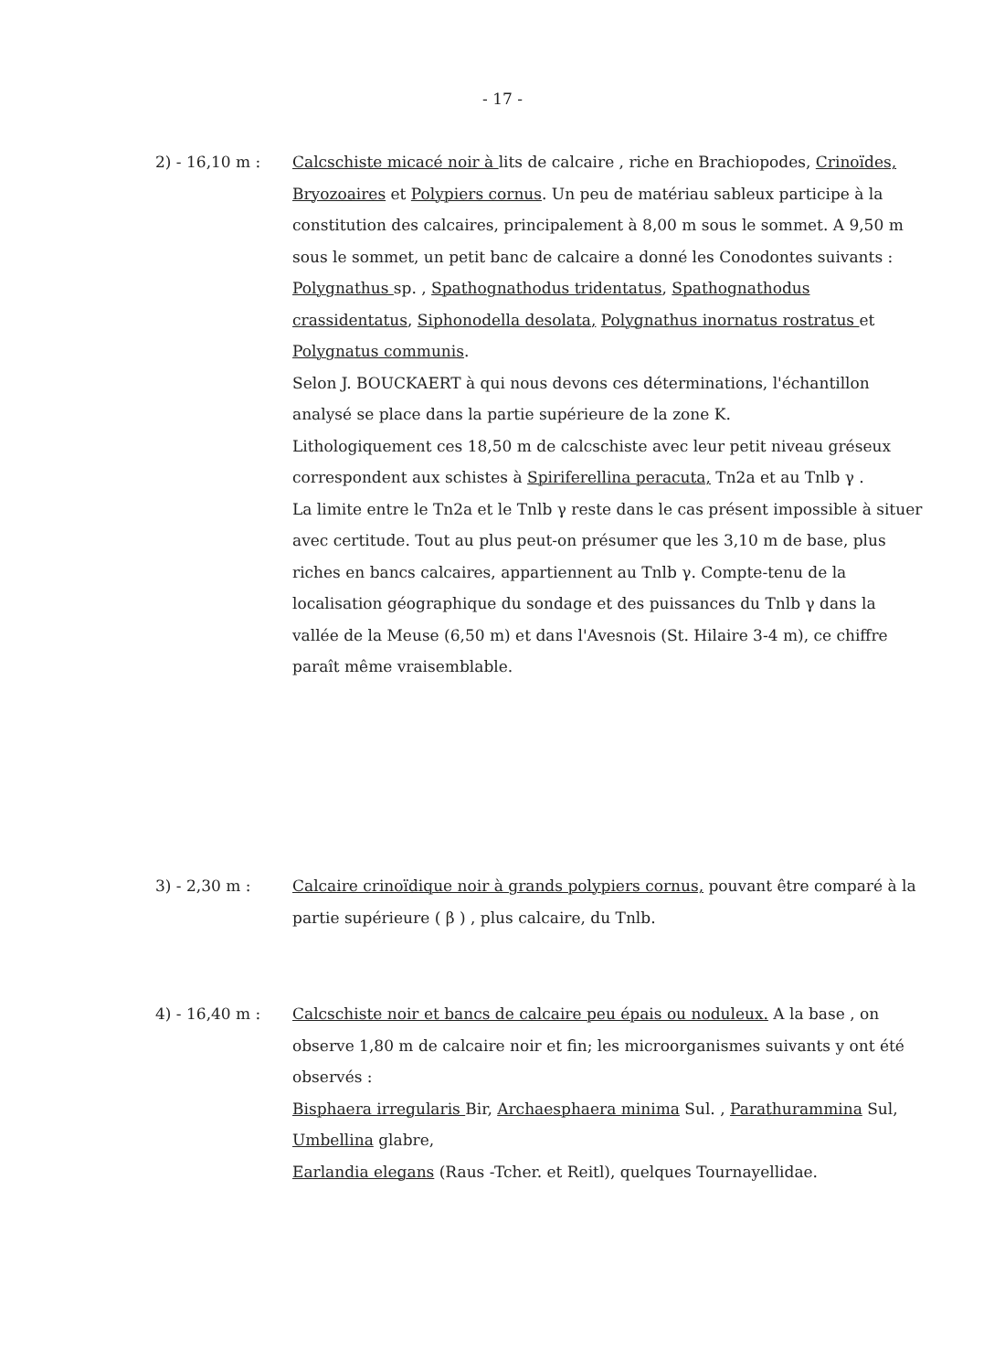- 17 -
2) - 16,10 m : Calcschiste micacé noir à lits de calcaire , riche en Brachiopodes, Crinoïdes, Bryozoaires et Polypiers cornus. Un peu de matériau sableux participe à la constitution des calcaires, principalement à 8,00 m sous le sommet. A 9,50 m sous le sommet, un petit banc de calcaire a donné les Conodontes suivants : Polygnathus sp. , Spathognathodus tridentatus, Spathognathodus crassidentatus, Siphonodella desolata, Polygnathus inornatus rostratus et Polygnatus communis.
Selon J. BOUCKAERT à qui nous devons ces déterminations, l'échantillon analysé se place dans la partie supérieure de la zone K.
Lithologiquement ces 18,50 m de calcschiste avec leur petit niveau gréseux correspondent aux schistes à Spiriferellina peracuta, Tn2a et au Tnlb γ .
La limite entre le Tn2a et le Tnlb γ reste dans le cas présent impossible à situer avec certitude. Tout au plus peut-on présumer que les 3,10 m de base, plus riches en bancs calcaires, appartiennent au Tnlb γ. Compte-tenu de la localisation géographique du sondage et des puissances du Tnlb γ dans la vallée de la Meuse (6,50 m) et dans l'Avesnois (St. Hilaire 3-4 m), ce chiffre paraît même vraisemblable.
3) - 2,30 m : Calcaire crinoïdique noir à grands polypiers cornus, pouvant être comparé à la partie supérieure ( β ) , plus calcaire, du Tnlb.
4) - 16,40 m : Calcschiste noir et bancs de calcaire peu épais ou noduleux. A la base , on observe 1,80 m de calcaire noir et fin; les microorganismes suivants y ont été observés :
Bisphaera irregularis Bir, Archaesphaera minima Sul. , Parathurammina Sul, Umbellina glabre,
Earlandia elegans (Raus -Tcher. et Reitl), quelques Tournayellidae.